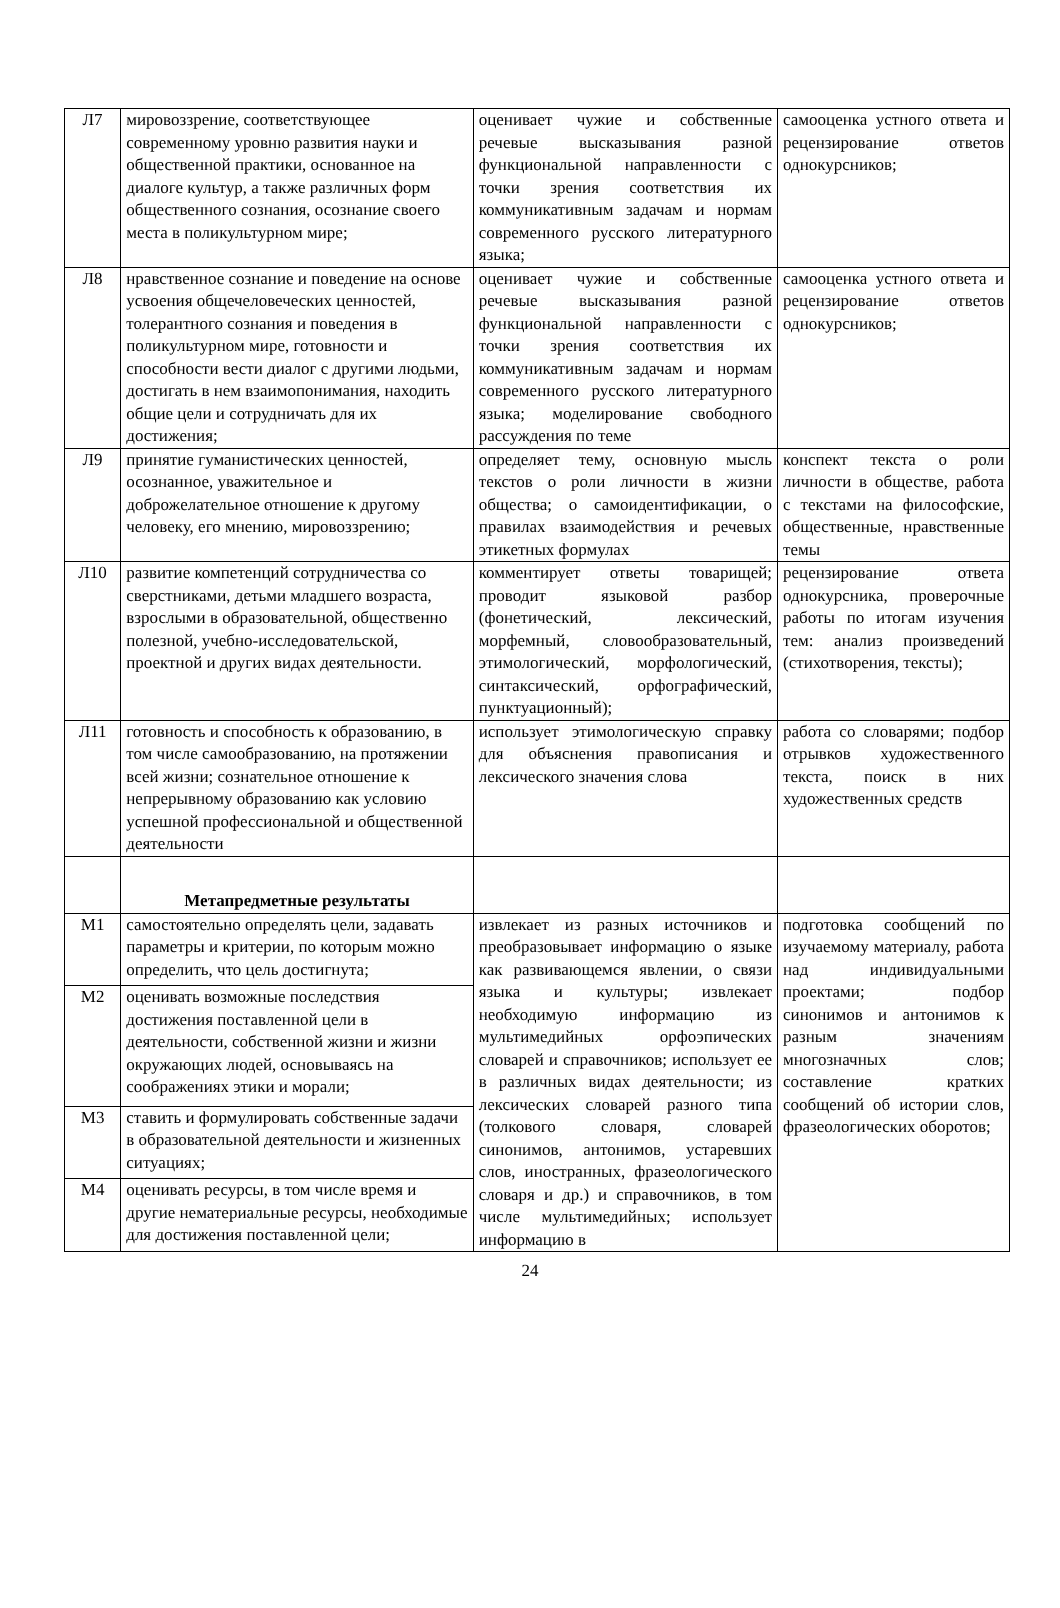| Л7 | мировоззрение, соответствующее современному уровню развития науки и общественной практики, основанное на диалоге культур, а также различных форм общественного сознания, осознание своего места в поликультурном мире; | оценивает чужие и собственные речевые высказывания разной функциональной направленности с точки зрения соответствия их коммуникативным задачам и нормам современного русского литературного языка; | самооценка устного ответа и рецензирование ответов однокурсников; |
| Л8 | нравственное сознание и поведение на основе усвоения общечеловеческих ценностей, толерантного сознания и поведения в поликультурном мире, готовности и способности вести диалог с другими людьми, достигать в нем взаимопонимания, находить общие цели и сотрудничать для их достижения; | оценивает чужие и собственные речевые высказывания разной функциональной направленности с точки зрения соответствия их коммуникативным задачам и нормам современного русского литературного языка; моделирование свободного рассуждения по теме | самооценка устного ответа и рецензирование ответов однокурсников; |
| Л9 | принятие гуманистических ценностей, осознанное, уважительное и доброжелательное отношение к другому человеку, его мнению, мировоззрению; | определяет тему, основную мысль текстов о роли личности в жизни общества; о самоидентификации, о правилах взаимодействия и речевых этикетных формулах | конспект текста о роли личности в обществе, работа с текстами на философские, общественные, нравственные темы |
| Л10 | развитие компетенций сотрудничества со сверстниками, детьми младшего возраста, взрослыми в образовательной, общественно полезной, учебно-исследовательской, проектной и других видах деятельности. | комментирует ответы товарищей; проводит языковой разбор (фонетический, лексический, морфемный, словообразовательный, этимологический, морфологический, синтаксический, орфографический, пунктуационный); | рецензирование ответа однокурсника, проверочные работы по итогам изучения тем: анализ произведений (стихотворения, тексты); |
| Л11 | готовность и способность к образованию, в том числе самообразованию, на протяжении всей жизни; сознательное отношение к непрерывному образованию как условию успешной профессиональной и общественной деятельности | использует этимологическую справку для объяснения правописания и лексического значения слова | работа со словарями; подбор отрывков художественного текста, поиск в них художественных средств |
| | Метапредметные результаты | | |
| М1 | самостоятельно определять цели, задавать параметры и критерии, по которым можно определить, что цель достигнута; | извлекает из разных источников и преобразовывает информацию о языке как развивающемся явлении, о связи языка и культуры; извлекает необходимую информацию из мультимедийных орфоэпических словарей и справочников; использует ее в различных видах деятельности; из лексических словарей разного типа (толкового словаря, словарей синонимов, антонимов, устаревших слов, иностранных, фразеологического словаря и др.) и справочников, в том числе мультимедийных; использует информацию в | подготовка сообщений по изучаемому материалу, работа над индивидуальными проектами; подбор синонимов и антонимов к разным значениям многозначных слов; составление кратких сообщений об истории слов, фразеологических оборотов; |
| М2 | оценивать возможные последствия достижения поставленной цели в деятельности, собственной жизни и жизни окружающих людей, основываясь на соображениях этики и морали; | | |
| М3 | ставить и формулировать собственные задачи в образовательной деятельности и жизненных ситуациях; | | |
| М4 | оценивать ресурсы, в том числе время и другие нематериальные ресурсы, необходимые для достижения поставленной цели; | | |
24